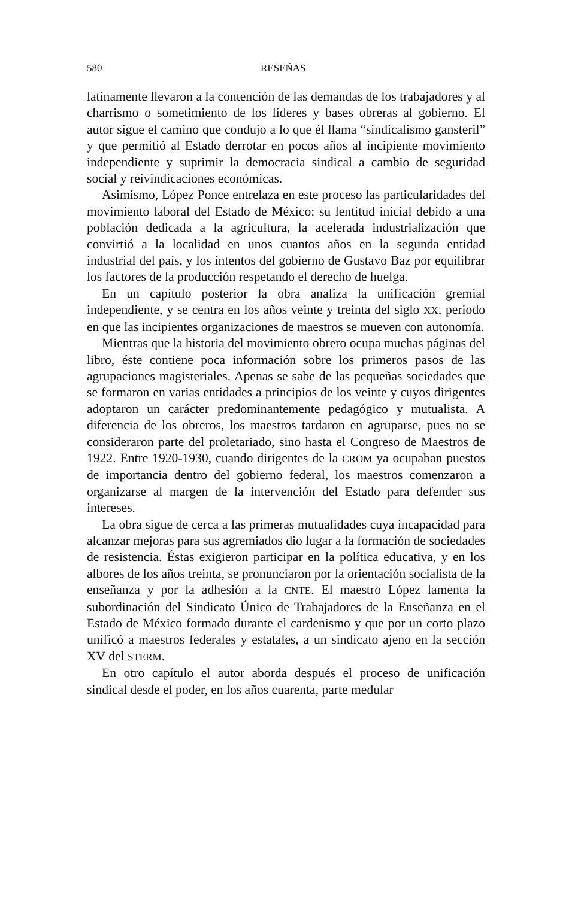580 RESEÑAS
latinamente llevaron a la contención de las demandas de los trabajadores y al charrismo o sometimiento de los líderes y bases obreras al gobierno. El autor sigue el camino que condujo a lo que él llama “sindicalismo gansteril” y que permitió al Estado derrotar en pocos años al incipiente movimiento independiente y suprimir la democracia sindical a cambio de seguridad social y reivindicaciones económicas.
Asimismo, López Ponce entrelaza en este proceso las particularidades del movimiento laboral del Estado de México: su lentitud inicial debido a una población dedicada a la agricultura, la acelerada industrialización que convirtió a la localidad en unos cuantos años en la segunda entidad industrial del país, y los intentos del gobierno de Gustavo Baz por equilibrar los factores de la producción respetando el derecho de huelga.
En un capítulo posterior la obra analiza la unificación gremial independiente, y se centra en los años veinte y treinta del siglo XX, periodo en que las incipientes organizaciones de maestros se mueven con autonomía.
Mientras que la historia del movimiento obrero ocupa muchas páginas del libro, éste contiene poca información sobre los primeros pasos de las agrupaciones magisteriales. Apenas se sabe de las pequeñas sociedades que se formaron en varias entidades a principios de los veinte y cuyos dirigentes adoptaron un carácter predominantemente pedagógico y mutualista. A diferencia de los obreros, los maestros tardaron en agruparse, pues no se consideraron parte del proletariado, sino hasta el Congreso de Maestros de 1922. Entre 1920-1930, cuando dirigentes de la CROM ya ocupaban puestos de importancia dentro del gobierno federal, los maestros comenzaron a organizarse al margen de la intervención del Estado para defender sus intereses.
La obra sigue de cerca a las primeras mutualidades cuya incapacidad para alcanzar mejoras para sus agremiados dio lugar a la formación de sociedades de resistencia. Éstas exigieron participar en la política educativa, y en los albores de los años treinta, se pronunciaron por la orientación socialista de la enseñanza y por la adhesión a la CNTE. El maestro López lamenta la subordinación del Sindicato Único de Trabajadores de la Enseñanza en el Estado de México formado durante el cardenismo y que por un corto plazo unificó a maestros federales y estatales, a un sindicato ajeno en la sección XV del STERM.
En otro capítulo el autor aborda después el proceso de unificación sindical desde el poder, en los años cuarenta, parte medular